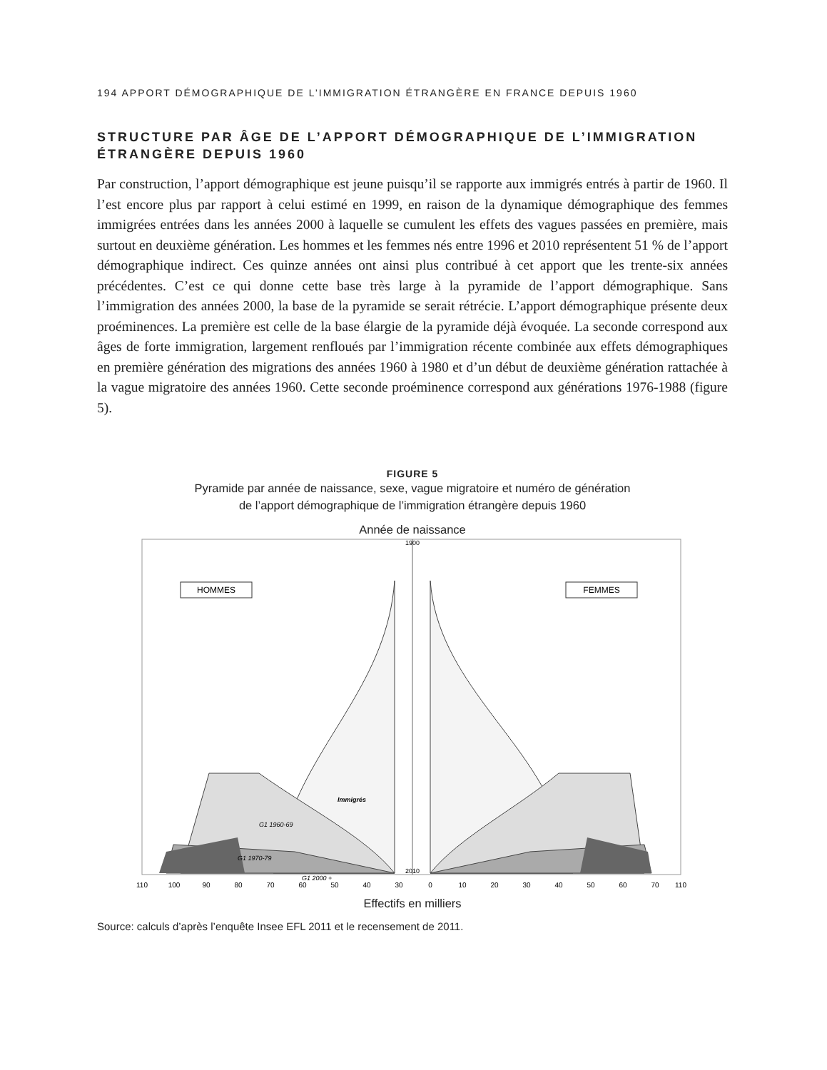194 APPORT DÉMOGRAPHIQUE DE L’IMMIGRATION ÉTRANGÈRE EN FRANCE DEPUIS 1960
STRUCTURE PAR ÂGE DE L’APPORT DÉMOGRAPHIQUE DE L’IMMIGRATION ÉTRANGÈRE DEPUIS 1960
Par construction, l’apport démographique est jeune puisqu’il se rapporte aux immigrés entrés à partir de 1960. Il l’est encore plus par rapport à celui estimé en 1999, en raison de la dynamique démographique des femmes immigrées entrées dans les années 2000 à laquelle se cumulent les effets des vagues passées en première, mais surtout en deuxième génération. Les hommes et les femmes nés entre 1996 et 2010 représentent 51 % de l’apport démographique indirect. Ces quinze années ont ainsi plus contribué à cet apport que les trente-six années précédentes. C’est ce qui donne cette base très large à la pyramide de l’apport démographique. Sans l’immigration des années 2000, la base de la pyramide se serait rétrécie. L’apport démographique présente deux proéminences. La première est celle de la base élargie de la pyramide déjà évoquée. La seconde correspond aux âges de forte immigration, largement renfloués par l’immigration récente combinée aux effets démographiques en première génération des migrations des années 1960 à 1980 et d’un début de deuxième génération rattachée à la vague migratoire des années 1960. Cette seconde proéminence correspond aux générations 1976-1988 (figure 5).
FIGURE 5
Pyramide par année de naissance, sexe, vague migratoire et numéro de génération
de l’apport démographique de l’immigration étrangère depuis 1960
Année de naissance
HOMMES
FEMMES
Immigrés
G1 1960-69
G1 1970-79
G1 2000 +
1900
2010
110
100
90
80
70
60
50
40
30
0
10
20
30
40
50
60
70
110
Effectifs en milliers
Source: calculs d’après l’enquête Insee EFL 2011 et le recensement de 2011.